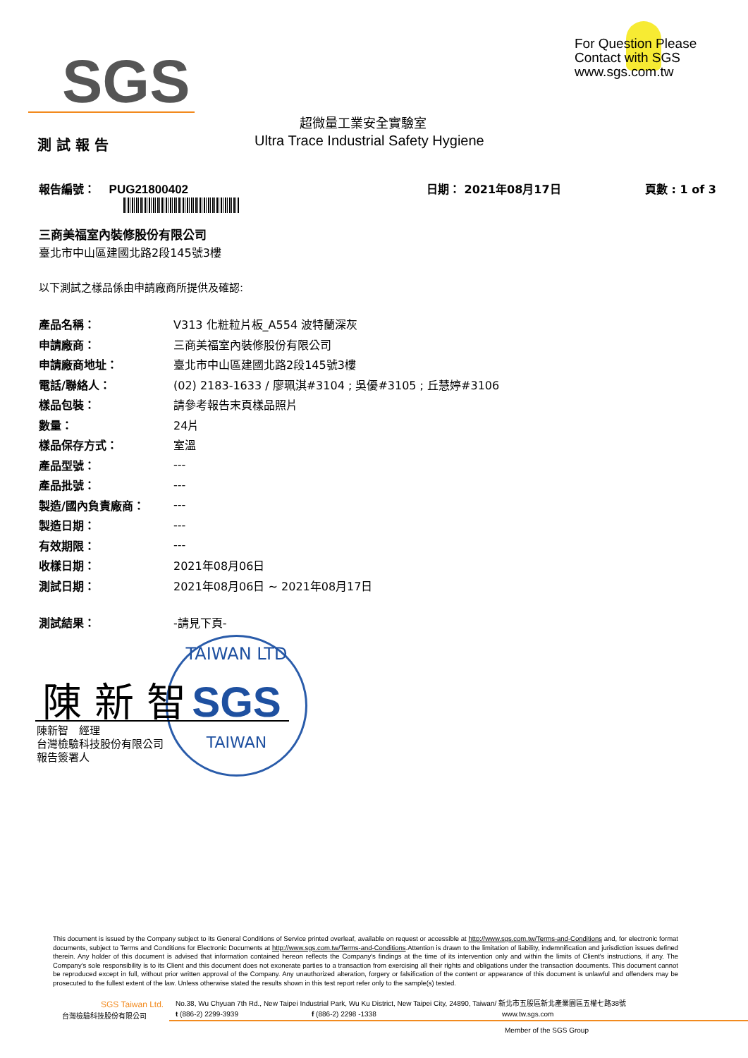SGS
For Question Please
Contact with SGS
www.sgs.com.tw
超微量工業安全實驗室
測 試 報 告
Ultra Trace Industrial Safety Hygiene
報告編號： PUG21800402 日期： 2021年08月17日 頁數 : 1 of 3
三商美福室內裝修股份有限公司
臺北市中山區建國北路2段145號3樓
以下測試之樣品係由申請廠商所提供及確認:
| 產品名稱： | V313 化粧粒片板_A554 波特蘭深灰 |
| 申請廠商： | 三商美福室內裝修股份有限公司 |
| 申請廠商地址： | 臺北市中山區建國北路2段145號3樓 |
| 電話/聯絡人： | (02) 2183-1633 / 廖珮淇#3104 ; 吳優#3105 ; 丘慧婷#3106 |
| 樣品包裝： | 請參考報告末頁樣品照片 |
| 數量： | 24片 |
| 樣品保存方式： | 室溫 |
| 產品型號： | --- |
| 產品批號： | --- |
| 製造/國內負責廠商： | --- |
| 製造日期： | --- |
| 有效期限： | --- |
| 收樣日期： | 2021年08月06日 |
| 測試日期： | 2021年08月06日 ~ 2021年08月17日 |
| 測試結果： | -請見下頁- |
TAIWAN LTD
SGS
TAIWAN
陳 新 智
陳新智　經理
台灣檢驗科技股份有限公司
報告簽署人
This document is issued by the Company subject to its General Conditions of Service printed overleaf, available on request or accessible at http://www.sgs.com.tw/Terms-and-Conditions and, for electronic format documents, subject to Terms and Conditions for Electronic Documents at http://www.sgs.com.tw/Terms-and-Conditions.Attention is drawn to the limitation of liability, indemnification and jurisdiction issues defined therein. Any holder of this document is advised that information contained hereon reflects the Company's findings at the time of its intervention only and within the limits of Client's instructions, if any. The Company's sole responsibility is to its Client and this document does not exonerate parties to a transaction from exercising all their rights and obligations under the transaction documents. This document cannot be reproduced except in full, without prior written approval of the Company. Any unauthorized alteration, forgery or falsification of the content or appearance of this document is unlawful and offenders may be prosecuted to the fullest extent of the law. Unless otherwise stated the results shown in this test report refer only to the sample(s) tested.
SGS Taiwan Ltd.
No.38, Wu Chyuan 7th Rd., New Taipei Industrial Park, Wu Ku District, New Taipei City, 24890, Taiwan/ 新北市五股區新北產業園區五權七路38號
台灣檢驗科技股份有限公司 t (886-2) 2299-3939 f (886-2) 2298 -1338 www.tw.sgs.com
Member of the SGS Group